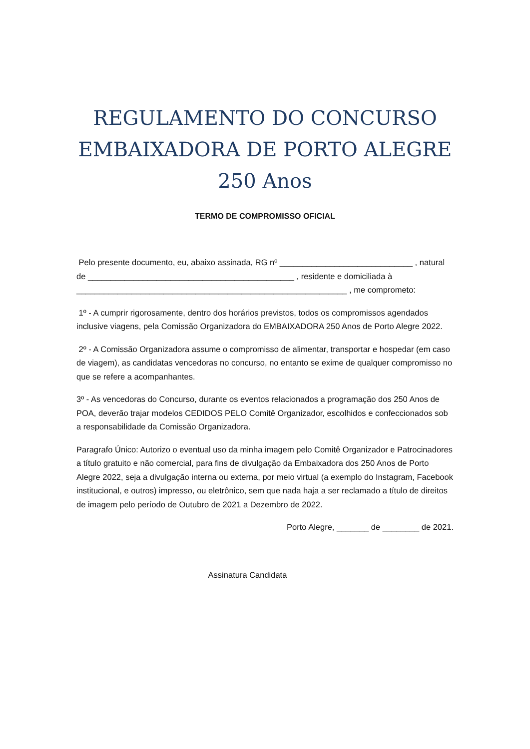REGULAMENTO DO CONCURSO
EMBAIXADORA DE PORTO ALEGRE
250 Anos
TERMO DE COMPROMISSO OFICIAL
Pelo presente documento, eu, abaixo assinada, RG nº _____________________________ , natural de _____________________________________________ , residente e domiciliada à ___________________________________________________________ , me comprometo:
1º - A cumprir rigorosamente, dentro dos horários previstos, todos os compromissos agendados inclusive viagens, pela Comissão Organizadora do EMBAIXADORA 250 Anos de Porto Alegre 2022.
2º - A Comissão Organizadora assume o compromisso de alimentar, transportar e hospedar (em caso de viagem), as candidatas vencedoras no concurso, no entanto se exime de qualquer compromisso no que se refere a acompanhantes.
3º - As vencedoras do Concurso, durante os eventos relacionados a programação dos 250 Anos de POA, deverão trajar modelos CEDIDOS PELO Comitê Organizador, escolhidos e confeccionados sob a responsabilidade da Comissão Organizadora.
Paragrafo Único: Autorizo o eventual uso da minha imagem pelo Comitê Organizador e Patrocinadores a título gratuito e não comercial, para fins de divulgação da Embaixadora dos 250 Anos de Porto Alegre 2022, seja a divulgação interna ou externa, por meio virtual (a exemplo do Instagram, Facebook institucional, e outros) impresso, ou eletrônico, sem que nada haja a ser reclamado a título de direitos de imagem pelo período de Outubro de 2021 a Dezembro de 2022.
Porto Alegre, _______ de ________ de 2021.
Assinatura Candidata